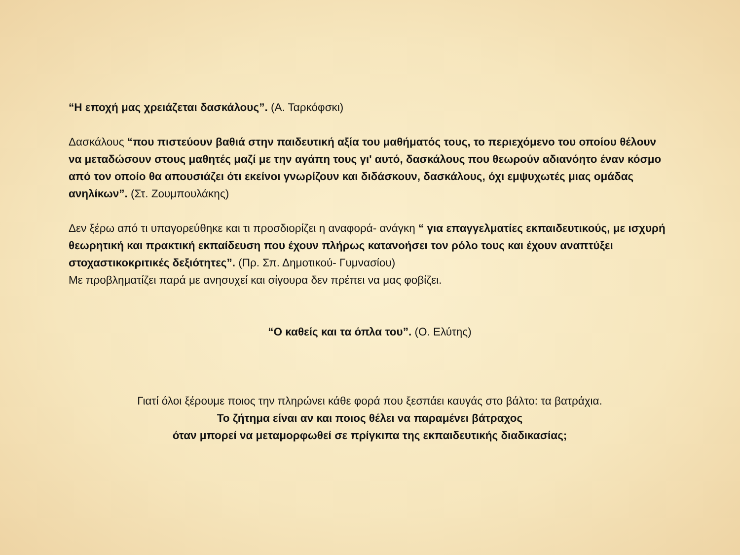“Η εποχή μας χρειάζεται δασκάλους”. (Α. Ταρκόφσκι)
Δασκάλους “που πιστεύουν βαθιά στην παιδευτική αξία του μαθήματός τους, το περιεχόμενο του οποίου θέλουν να μεταδώσουν στους μαθητές μαζί με την αγάπη τους γι' αυτό, δασκάλους που θεωρούν αδιανόητο έναν κόσμο από τον οποίο θα απουσιάζει ότι εκείνοι γνωρίζουν και διδάσκουν, δασκάλους, όχι εμψυχωτές μιας ομάδας ανηλίκων”. (Στ. Ζουμπουλάκης)
Δεν ξέρω από τι υπαγορεύθηκε και τι προσδιορίζει η αναφορά- ανάγκη “ για επαγγελματίες εκπαιδευτικούς, με ισχυρή θεωρητική και πρακτική εκπαίδευση που έχουν πλήρως κατανοήσει τον ρόλο τους και έχουν αναπτύξει στοχαστικοκριτικές δεξιότητες”. (Πρ. Σπ. Δημοτικού- Γυμνασίου)
Με προβληματίζει παρά με ανησυχεί και σίγουρα δεν πρέπει να μας φοβίζει.
“Ο καθείς και τα όπλα του”. (Ο. Ελύτης)
Γιατί όλοι ξέρουμε ποιος την πληρώνει κάθε φορά που ξεσπάει καυγάς στο βάλτο: τα βατράχια.
Το ζήτημα είναι αν και ποιος θέλει να παραμένει βάτραχος
όταν μπορεί να μεταμορφωθεί σε πρίγκιπα της εκπαιδευτικής διαδικασίας;